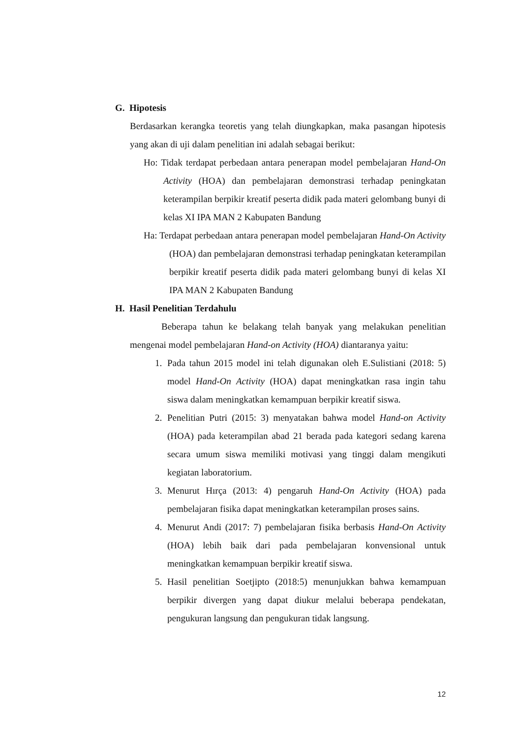G. Hipotesis
Berdasarkan kerangka teoretis yang telah diungkapkan, maka pasangan hipotesis yang akan di uji dalam penelitian ini adalah sebagai berikut:
Ho: Tidak terdapat perbedaan antara penerapan model pembelajaran Hand-On Activity (HOA) dan pembelajaran demonstrasi terhadap peningkatan keterampilan berpikir kreatif peserta didik pada materi gelombang bunyi di kelas XI IPA MAN 2 Kabupaten Bandung
Ha: Terdapat perbedaan antara penerapan model pembelajaran Hand-On Activity (HOA) dan pembelajaran demonstrasi terhadap peningkatan keterampilan berpikir kreatif peserta didik pada materi gelombang bunyi di kelas XI IPA MAN 2 Kabupaten Bandung
H. Hasil Penelitian Terdahulu
Beberapa tahun ke belakang telah banyak yang melakukan penelitian mengenai model pembelajaran Hand-on Activity (HOA) diantaranya yaitu:
1. Pada tahun 2015 model ini telah digunakan oleh E.Sulistiani (2018: 5) model Hand-On Activity (HOA) dapat meningkatkan rasa ingin tahu siswa dalam meningkatkan kemampuan berpikir kreatif siswa.
2. Penelitian Putri (2015: 3) menyatakan bahwa model Hand-on Activity (HOA) pada keterampilan abad 21 berada pada kategori sedang karena secara umum siswa memiliki motivasi yang tinggi dalam mengikuti kegiatan laboratorium.
3. Menurut Hırça (2013: 4) pengaruh Hand-On Activity (HOA) pada pembelajaran fisika dapat meningkatkan keterampilan proses sains.
4. Menurut Andi (2017: 7) pembelajaran fisika berbasis Hand-On Activity (HOA) lebih baik dari pada pembelajaran konvensional untuk meningkatkan kemampuan berpikir kreatif siswa.
5. Hasil penelitian Soetjipto (2018:5) menunjukkan bahwa kemampuan berpikir divergen yang dapat diukur melalui beberapa pendekatan, pengukuran langsung dan pengukuran tidak langsung.
12